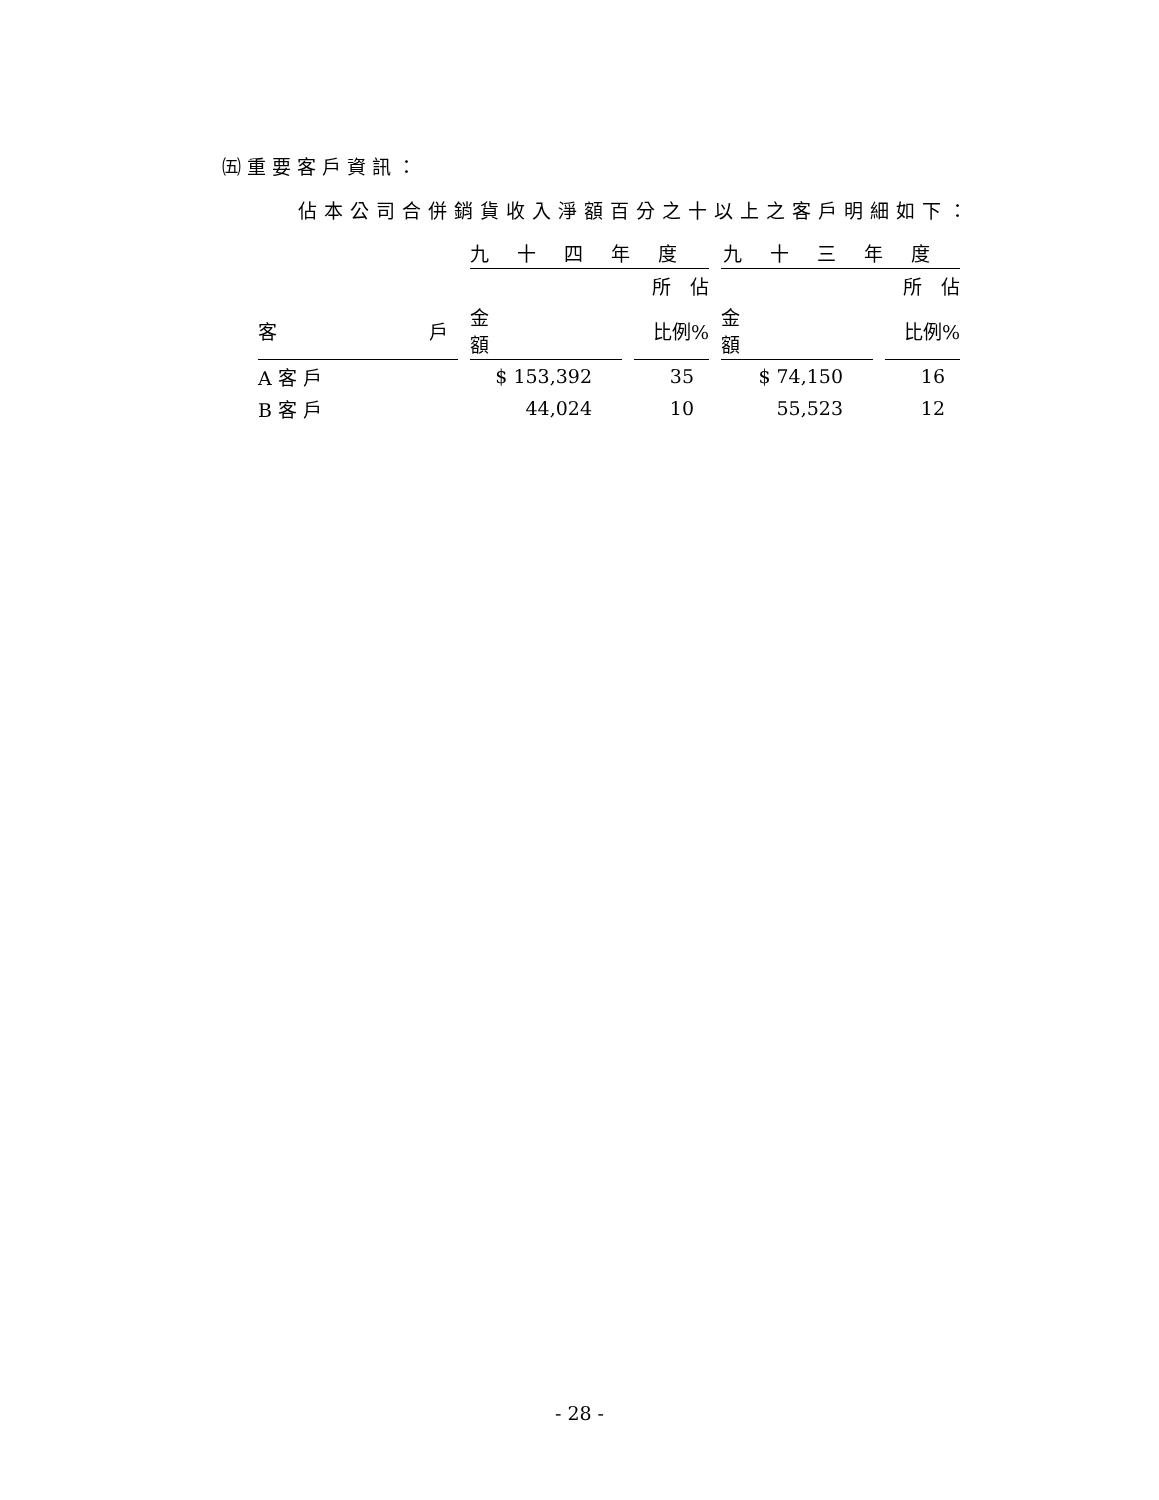㈤重要客戶資訊：
佔本公司合併銷貨收入淨額百分之十以上之客戶明細如下：
| | 九十四年度 | | 九十三年度 | |
| --- | --- | --- | --- | --- |
| | | 所 佔 | | 所 佔 |
| 客 戶 | 金 額 | 比例% | 金 額 | 比例% |
| A 客 戶 | $ 153,392 | 35 | $ 74,150 | 16 |
| B 客 戶 | 44,024 | 10 | 55,523 | 12 |
- 28 -